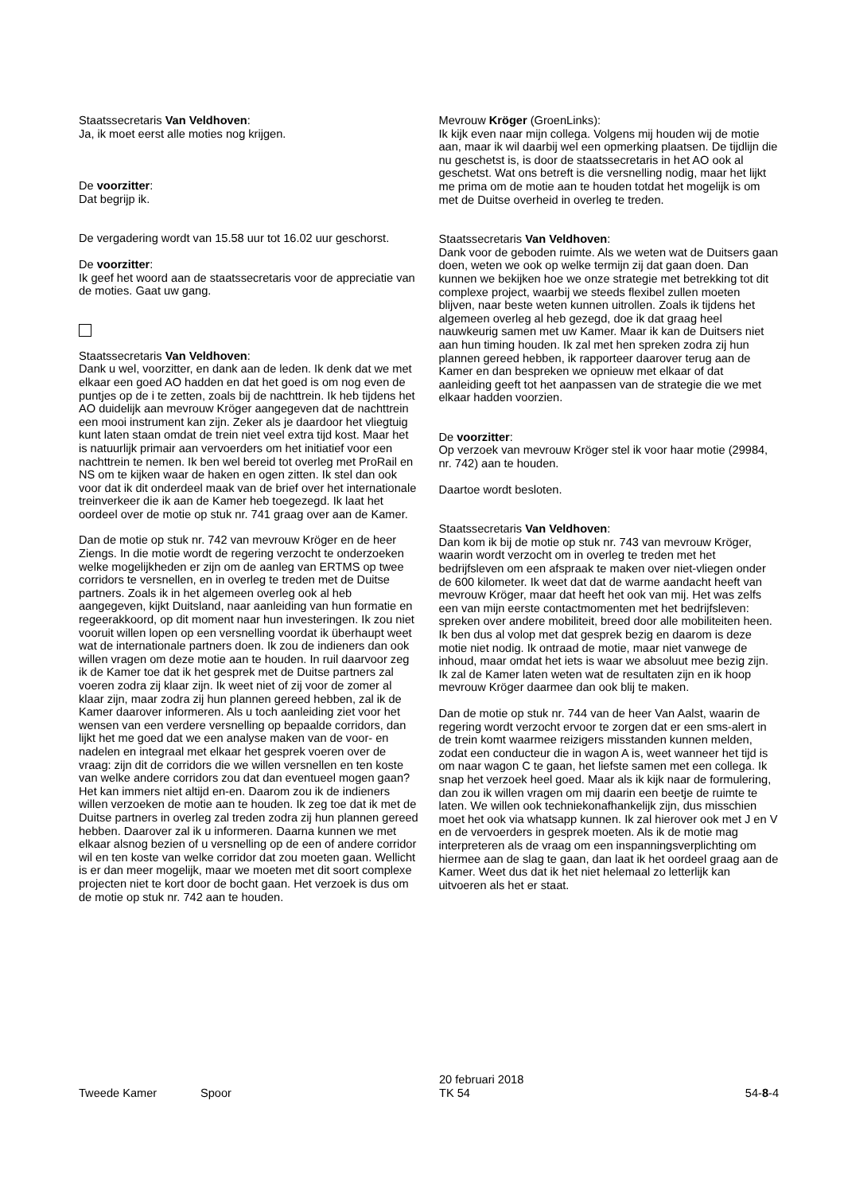Staatssecretaris Van Veldhoven:
Ja, ik moet eerst alle moties nog krijgen.
De voorzitter:
Dat begrijp ik.
De vergadering wordt van 15.58 uur tot 16.02 uur geschorst.
De voorzitter:
Ik geef het woord aan de staatssecretaris voor de appreciatie van de moties. Gaat uw gang.
Staatssecretaris Van Veldhoven:
Dank u wel, voorzitter, en dank aan de leden. Ik denk dat we met elkaar een goed AO hadden en dat het goed is om nog even de puntjes op de i te zetten, zoals bij de nachttrein. Ik heb tijdens het AO duidelijk aan mevrouw Kröger aangegeven dat de nachttrein een mooi instrument kan zijn. Zeker als je daardoor het vliegtuig kunt laten staan omdat de trein niet veel extra tijd kost. Maar het is natuurlijk primair aan vervoerders om het initiatief voor een nachttrein te nemen. Ik ben wel bereid tot overleg met ProRail en NS om te kijken waar de haken en ogen zitten. Ik stel dan ook voor dat ik dit onderdeel maak van de brief over het internationale treinverkeer die ik aan de Kamer heb toegezegd. Ik laat het oordeel over de motie op stuk nr. 741 graag over aan de Kamer.
Dan de motie op stuk nr. 742 van mevrouw Kröger en de heer Ziengs. In die motie wordt de regering verzocht te onderzoeken welke mogelijkheden er zijn om de aanleg van ERTMS op twee corridors te versnellen, en in overleg te treden met de Duitse partners. Zoals ik in het algemeen overleg ook al heb aangegeven, kijkt Duitsland, naar aanleiding van hun formatie en regeerakkoord, op dit moment naar hun investeringen. Ik zou niet vooruit willen lopen op een versnelling voordat ik überhaupt weet wat de internationale partners doen. Ik zou de indieners dan ook willen vragen om deze motie aan te houden. In ruil daarvoor zeg ik de Kamer toe dat ik het gesprek met de Duitse partners zal voeren zodra zij klaar zijn. Ik weet niet of zij voor de zomer al klaar zijn, maar zodra zij hun plannen gereed hebben, zal ik de Kamer daarover informeren. Als u toch aanleiding ziet voor het wensen van een verdere versnelling op bepaalde corridors, dan lijkt het me goed dat we een analyse maken van de voor- en nadelen en integraal met elkaar het gesprek voeren over de vraag: zijn dit de corridors die we willen versnellen en ten koste van welke andere corridors zou dat dan eventueel mogen gaan? Het kan immers niet altijd en-en. Daarom zou ik de indieners willen verzoeken de motie aan te houden. Ik zeg toe dat ik met de Duitse partners in overleg zal treden zodra zij hun plannen gereed hebben. Daarover zal ik u informeren. Daarna kunnen we met elkaar alsnog bezien of u versnelling op de een of andere corridor wil en ten koste van welke corridor dat zou moeten gaan. Wellicht is er dan meer mogelijk, maar we moeten met dit soort complexe projecten niet te kort door de bocht gaan. Het verzoek is dus om de motie op stuk nr. 742 aan te houden.
Mevrouw Kröger (GroenLinks):
Ik kijk even naar mijn collega. Volgens mij houden wij de motie aan, maar ik wil daarbij wel een opmerking plaatsen. De tijdlijn die nu geschetst is, is door de staatssecretaris in het AO ook al geschetst. Wat ons betreft is die versnelling nodig, maar het lijkt me prima om de motie aan te houden totdat het mogelijk is om met de Duitse overheid in overleg te treden.
Staatssecretaris Van Veldhoven:
Dank voor de geboden ruimte. Als we weten wat de Duitsers gaan doen, weten we ook op welke termijn zij dat gaan doen. Dan kunnen we bekijken hoe we onze strategie met betrekking tot dit complexe project, waarbij we steeds flexibel zullen moeten blijven, naar beste weten kunnen uitrollen. Zoals ik tijdens het algemeen overleg al heb gezegd, doe ik dat graag heel nauwkeurig samen met uw Kamer. Maar ik kan de Duitsers niet aan hun timing houden. Ik zal met hen spreken zodra zij hun plannen gereed hebben, ik rapporteer daarover terug aan de Kamer en dan bespreken we opnieuw met elkaar of dat aanleiding geeft tot het aanpassen van de strategie die we met elkaar hadden voorzien.
De voorzitter:
Op verzoek van mevrouw Kröger stel ik voor haar motie (29984, nr. 742) aan te houden.
Daartoe wordt besloten.
Staatssecretaris Van Veldhoven:
Dan kom ik bij de motie op stuk nr. 743 van mevrouw Kröger, waarin wordt verzocht om in overleg te treden met het bedrijfsleven om een afspraak te maken over niet-vliegen onder de 600 kilometer. Ik weet dat dat de warme aandacht heeft van mevrouw Kröger, maar dat heeft het ook van mij. Het was zelfs een van mijn eerste contactmomenten met het bedrijfsleven: spreken over andere mobiliteit, breed door alle mobiliteiten heen. Ik ben dus al volop met dat gesprek bezig en daarom is deze motie niet nodig. Ik ontraad de motie, maar niet vanwege de inhoud, maar omdat het iets is waar we absoluut mee bezig zijn. Ik zal de Kamer laten weten wat de resultaten zijn en ik hoop mevrouw Kröger daarmee dan ook blij te maken.
Dan de motie op stuk nr. 744 van de heer Van Aalst, waarin de regering wordt verzocht ervoor te zorgen dat er een sms-alert in de trein komt waarmee reizigers misstanden kunnen melden, zodat een conducteur die in wagon A is, weet wanneer het tijd is om naar wagon C te gaan, het liefste samen met een collega. Ik snap het verzoek heel goed. Maar als ik kijk naar de formulering, dan zou ik willen vragen om mij daarin een beetje de ruimte te laten. We willen ook techniekonafhankelijk zijn, dus misschien moet het ook via whatsapp kunnen. Ik zal hierover ook met J en V en de vervoerders in gesprek moeten. Als ik de motie mag interpreteren als de vraag om een inspanningsverplichting om hiermee aan de slag te gaan, dan laat ik het oordeel graag aan de Kamer. Weet dus dat ik het niet helemaal zo letterlijk kan uitvoeren als het er staat.
Tweede Kamer Spoor
20 februari 2018
TK 54
54-8-4